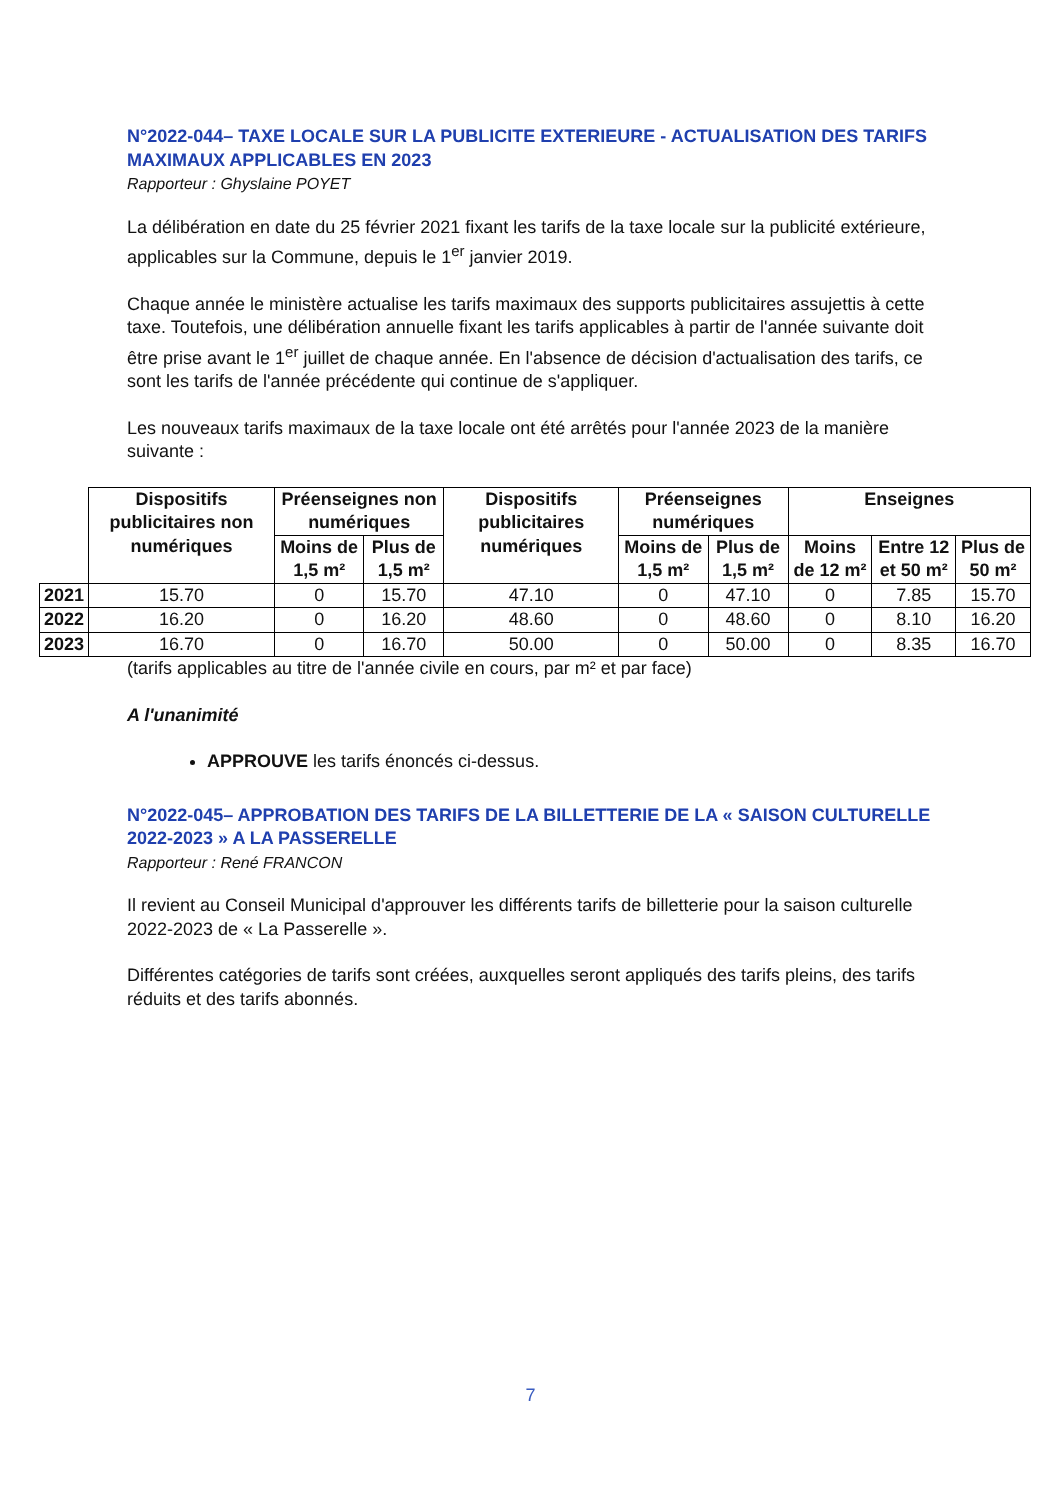N°2022-044– TAXE LOCALE SUR LA PUBLICITE EXTERIEURE - ACTUALISATION DES TARIFS MAXIMAUX APPLICABLES EN 2023
Rapporteur : Ghyslaine POYET
La délibération en date du 25 février 2021 fixant les tarifs de la taxe locale sur la publicité extérieure, applicables sur la Commune, depuis le 1<sup>er</sup> janvier 2019.
Chaque année le ministère actualise les tarifs maximaux des supports publicitaires assujettis à cette taxe. Toutefois, une délibération annuelle fixant les tarifs applicables à partir de l'année suivante doit être prise avant le 1<sup>er</sup> juillet de chaque année. En l'absence de décision d'actualisation des tarifs, ce sont les tarifs de l'année précédente qui continue de s'appliquer.
Les nouveaux tarifs maximaux de la taxe locale ont été arrêtés pour l'année 2023 de la manière suivante :
| | Dispositifs publicitaires non numériques | Préenseignes non numériques | | Dispositifs publicitaires numériques | Préenseignes numériques | | Enseignes | | |
| --- | --- | --- | --- | --- | --- | --- | --- | --- | --- |
| | | Moins de 1,5 m² | Plus de 1,5 m² | | Moins de 1,5 m² | Plus de 1,5 m² | Moins de 12 m² | Entre 12 et 50 m² | Plus de 50 m² |
| 2021 | 15.70 | 0 | 15.70 | 47.10 | 0 | 47.10 | 0 | 7.85 | 15.70 |
| 2022 | 16.20 | 0 | 16.20 | 48.60 | 0 | 48.60 | 0 | 8.10 | 16.20 |
| 2023 | 16.70 | 0 | 16.70 | 50.00 | 0 | 50.00 | 0 | 8.35 | 16.70 |
(tarifs applicables au titre de l'année civile en cours, par m² et par face)
A l'unanimité
APPROUVE les tarifs énoncés ci-dessus.
N°2022-045– APPROBATION DES TARIFS DE LA BILLETTERIE DE LA « SAISON CULTURELLE 2022-2023 » A LA PASSERELLE
Rapporteur : René FRANCON
Il revient au Conseil Municipal d'approuver les différents tarifs de billetterie pour la saison culturelle 2022-2023 de « La Passerelle ».
Différentes catégories de tarifs sont créées, auxquelles seront appliqués des tarifs pleins, des tarifs réduits et des tarifs abonnés.
7